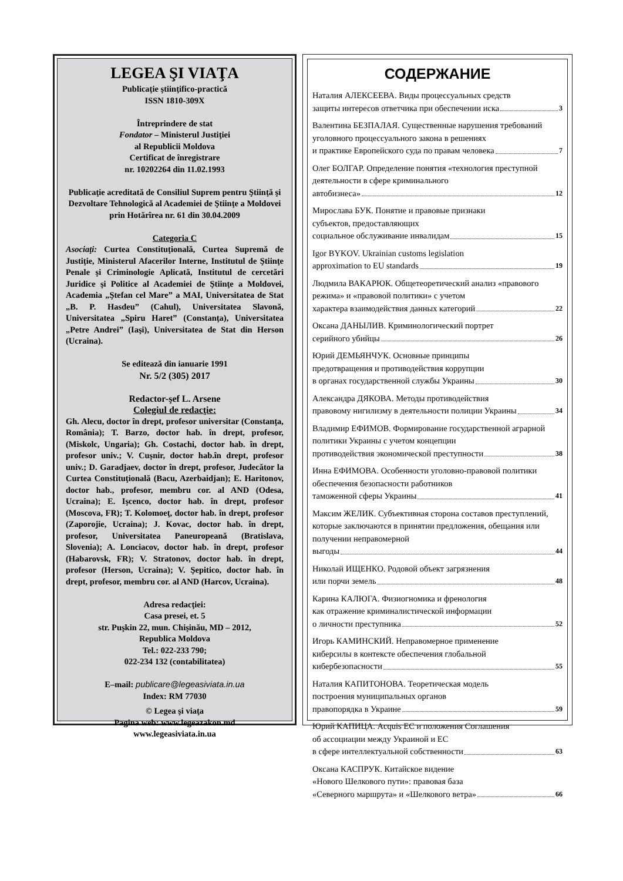LEGEA ŞI VIAŢA
Publicaţie ştiinţifico-practică
ISSN 1810-309X
Întreprindere de stat
Fondator – Ministerul Justiţiei
al Republicii Moldova
Certificat de înregistrare
nr. 10202264 din 11.02.1993
Publicaţie acreditată de Consiliul Suprem pentru Ştiinţă şi Dezvoltare Tehnologică al Academiei de Ştiinţe a Moldovei prin Hotărîrea nr. 61 din 30.04.2009
Categoria C
Asociaţi: Curtea Constituţională, Curtea Supremă de Justiţie, Ministerul Afacerilor Interne, Institutul de Ştiinţe Penale şi Criminologie Aplicată, Institutul de cercetări Juridice şi Politice al Academiei de Ştiinţe a Moldovei, Academia „Ştefan cel Mare” a MAI, Universitatea de Stat „B. P. Hasdeu” (Cahul), Universitatea Slavonă, Universitatea „Spiru Haret” (Constanţa), Universitatea „Petre Andrei” (Iaşi), Universitatea de Stat din Herson (Ucraina).
Se editează din ianuarie 1991
Nr. 5/2 (305) 2017
Redactor-şef L. Arsene
Colegiul de redacţie:
Gh. Alecu, doctor în drept, profesor universitar (Constanţa, România); T. Barzo, doctor hab. în drept, profesor, (Miskolc, Ungaria); Gh. Costachi, doctor hab. în drept, profesor univ.; V. Cuşnir, doctor hab.în drept, profesor univ.; D. Garadjaev, doctor în drept, profesor, Judecător la Curtea Constituţională (Bacu, Azerbaidjan); E. Haritonov, doctor hab., profesor, membru cor. al AND (Odesa, Ucraina); E. Işcenco, doctor hab. în drept, profesor (Moscova, FR); T. Kolomoeţ, doctor hab. în drept, profesor (Zaporojie, Ucraina); J. Kovac, doctor hab. în drept, profesor, Universitatea Paneuropeană (Bratislava, Slovenia); A. Lonciacov, doctor hab. în drept, profesor (Habarovsk, FR); V. Stratonov, doctor hab. în drept, profesor (Herson, Ucraina); V. Şepitico, doctor hab. în drept, profesor, membru cor. al AND (Harcov, Ucraina).
Adresa redacţiei:
Casa presei, et. 5
str. Puşkin 22, mun. Chişinău, MD – 2012,
Republica Moldova
Tel.: 022-233 790;
022-234 132 (contabilitatea)
E–mail: publicare@legeasiviata.in.ua
Index: RM 77030
© Legea şi viaţa
Pagina web: www.legeazakon.md
www.legeasiviata.in.ua
СОДЕРЖАНИЕ
Наталия АЛЕКСЕЕВА. Виды процессуальных средств
защиты интересов ответчика при обеспечении иска 3
Валентина БЕЗПАЛАЯ. Существенные нарушения требований уголовного процессуального закона в решениях
и практике Европейского суда по правам человека 7
Олег БОЛГАР. Определение понятия «технология преступной деятельности в сфере криминального
автобизнеса» 12
Мирослава БУК. Понятие и правовые признаки
субъектов, предоставляющих
социальное обслуживание инвалидам 15
Igor BYKOV. Ukrainian customs legislation
approximation to EU standards 19
Людмила ВАКАРЮК. Общетеоретический анализ «правового режима» и «правовой политики» с учетом
характера взаимодействия данных категорий 22
Оксана ДАНЫЛИВ. Криминологический портрет
серийного убийцы 26
Юрий ДЕМЬЯНЧУК. Основные принципы
предотвращения и противодействия коррупции
в органах государственной службы Украины 30
Александра ДЯКОВА. Методы противодействия
правовому нигилизму в деятельности полиции Украины 34
Владимир ЕФИМОВ. Формирование государственной аграрной политики Украины с учетом концепции
противодействия экономической преступности 38
Инна ЕФИМОВА. Особенности уголовно-правовой политики обеспечения безопасности работников
таможенной сферы Украины 41
Максим ЖЕЛИК. Субъективная сторона составов преступлений, которые заключаются в принятии предложения, обещания или получении неправомерной
выгоды 44
Николай ИЩЕНКО. Родовой объект загрязнения
или порчи земель 48
Карина КАЛЮГА. Физиогномика и френология
как отражение криминалистической информации
о личности преступника 52
Игорь КАМИНСКИЙ. Неправомерное применение
киберсилы в контексте обеспечения глобальной
кибербезопасности 55
Наталия КАПИТОНОВА. Теоретическая модель
построения муниципальных органов
правопорядка в Украине 59
Юрий КАПИЦА. Acquis ЕС и положения Соглашения
об ассоциации между Украиной и ЕС
в сфере интеллектуальной собственности 63
Оксана КАСПРУК. Китайское видение
«Нового Шелкового пути»: правовая база
«Северного маршрута» и «Шелкового ветра» 66